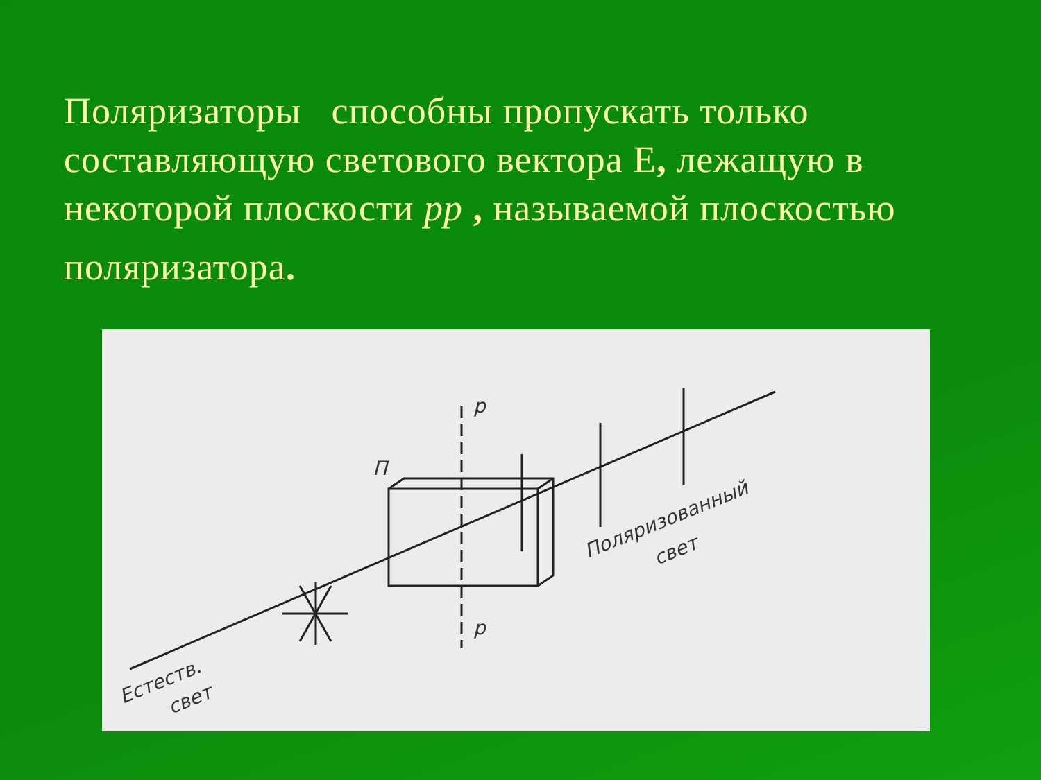Поляризаторы способны пропускать только составляющую светового вектора Е, лежащую в некоторой плоскости pp , называемой плоскостью
поляризатора.
p
p
П
Поляризованный
свет
Естеств.
свет